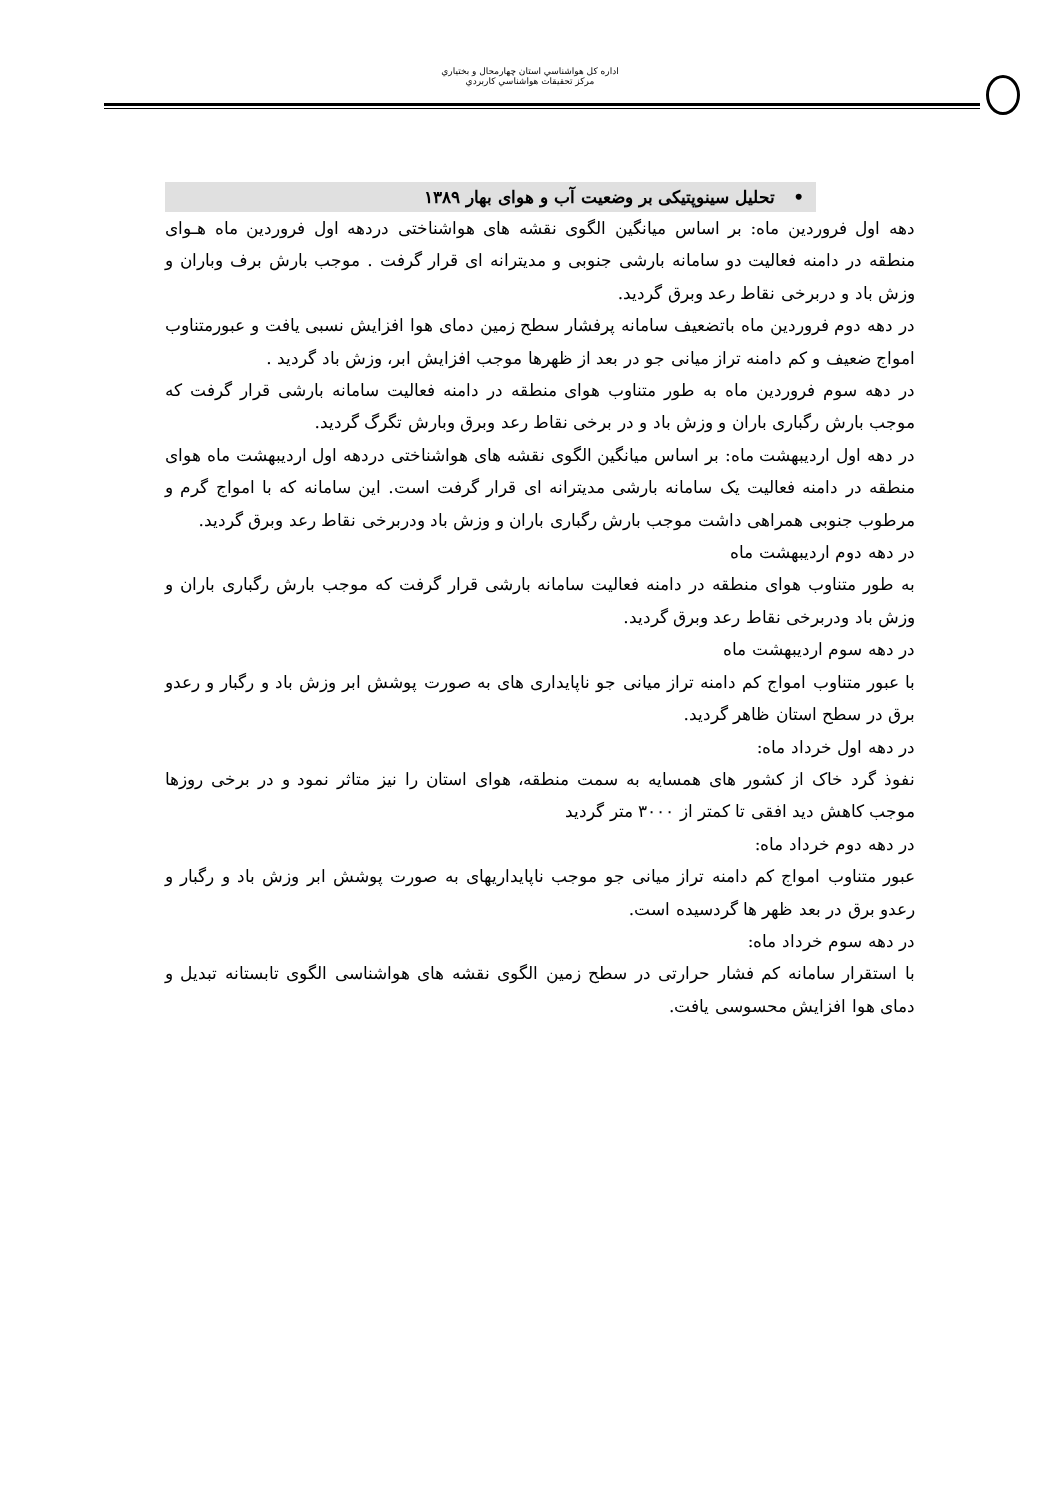اداره كل هواشناسي استان چهارمحال و بختياري
مركز تحقيقات هواشناسي كاربردي
• تحلیل سینوپتیکی بر وضعیت آب و هوای بهار ۱۳۸۹
دهه اول فروردین ماه: بر اساس میانگین الگوی نقشه های هواشناختی دردهه اول فروردین ماه هـوای منطقه در دامنه فعالیت دو سامانه بارشی جنوبی و مدیترانه ای قرار گرفت . موجب بارش برف وباران و وزش باد و دربرخی نقاط رعد وبرق گردید.
در دهه دوم فروردین ماه باتضعیف سامانه پرفشار سطح زمین دمای هوا افزایش نسبی یافت و عبورمتناوب امواج ضعیف و کم دامنه تراز میانی جو در بعد از ظهرها موجب افزایش ابر، وزش باد گردید .
در دهه سوم فروردین ماه به طور متناوب هوای منطقه در دامنه فعالیت سامانه بارشی قرار گرفت که موجب بارش رگباری باران و وزش باد و در برخی نقاط رعد وبرق وبارش تگرگ گردید.
در دهه اول اردیبهشت ماه: بر اساس میانگین الگوی نقشه های هواشناختی دردهه اول اردیبهشت ماه هوای منطقه در دامنه فعالیت یک سامانه بارشی مدیترانه ای قرار گرفت است. این سامانه که با امواج گرم و مرطوب جنوبی همراهی داشت موجب بارش رگباری باران و وزش باد ودربرخی نقاط رعد وبرق گردید.
در دهه دوم اردیبهشت ماه
به طور متناوب هوای منطقه در دامنه فعالیت سامانه بارشی قرار گرفت که موجب بارش رگباری باران و وزش باد ودربرخی نقاط رعد وبرق گردید.
در دهه سوم اردیبهشت ماه
با عبور متناوب امواج کم دامنه تراز میانی جو ناپایداری های به صورت پوشش ابر وزش باد و رگبار و رعدو برق در سطح استان ظاهر گردید.
در دهه اول خرداد ماه:
نفوذ گرد خاک از کشور های همسایه به سمت منطقه، هوای استان را نیز متاثر نمود و در برخی روزها موجب کاهش دید افقی تا کمتر از ۳۰۰۰ متر گردید
در دهه دوم خرداد ماه:
عبور متناوب امواج کم دامنه تراز میانی جو موجب ناپایداریهای به صورت پوشش ابر وزش باد و رگبار و رعدو برق در بعد ظهر ها گردسیده است.
در دهه سوم خرداد ماه:
با استقرار سامانه کم فشار حرارتی در سطح زمین الگوی نقشه های هواشناسی الگوی تابستانه تبدیل و دمای هوا افزایش محسوسی یافت.